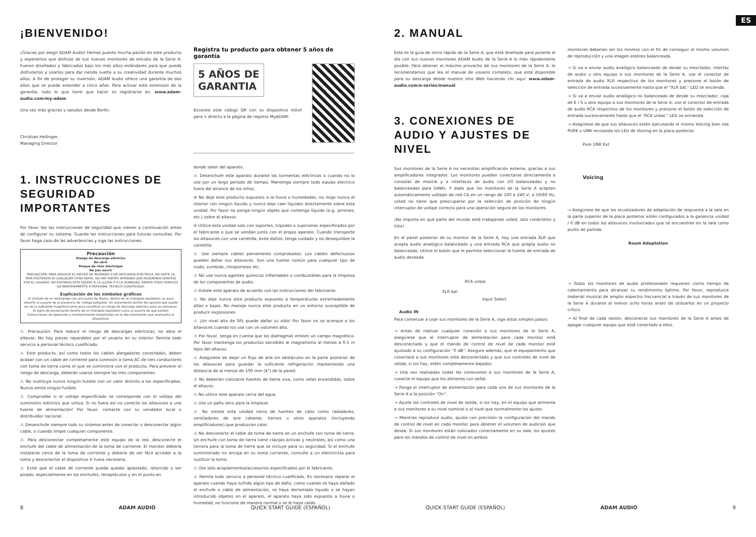ES
¡BIENVENIDO!
¡Gracias por elegir ADAM Audio! Hemos puesto mucha pasión en este producto y esperamos que disfrute de sus nuevos monitores de estudio de la Serie A. Fueron diseñados y fabricados bajo los más altos estándares para que pueda disfrutarlos y usarlos para dar rienda suelta a su creatividad durante muchos años. A fin de proteger su inversión, ADAM Audio ofrece una garantía de dos años que se puede extender a cinco años. Para activar esta extension de la garantía, todo lo que tiene que hacer es registrarse en: www.adam-audio.com/my-adam
Una vez más gracias y saludos desde Berlín.
Christian Hellinger,
Managing Director
1. INSTRUCCIONES DE SEGURIDAD IMPORTANTES
Por favor lea las instrucciones de seguridad que vienen a continuación antes de configurar su sistema. Guarde las instrucciones para futuras consultas. Por favor haga caso de las advertencias y siga las instrucciones.
Precaución
Riesgo de descarga eléctrica
No abrir
Risque de choc électrique
Ne pas ouvrir
PRECAUCIÓN: PARA REDUCIR EL RIESGO DE INCENDIO O DE DESCARGA ELÉCTRICA, NO QUITE LA TAPA POSTERIOR NI CUALQUIER OTRA PARTE. NO HAY PARTES INTERNAS QUE REQUIERAN SERVICIO POR EL USUARIO. NO EXPONGA ESTE EQUIPO A LA LLUVIA O A LA HUMEDAD. REMITA TODO SERVICIO DE MANTENIMIENTO A PERSONAL TÉCNICO CUALIFICADO.
Explicación de los símbolos gráficos
El símbolo de un relámpago con una punta de flecha, dentro de un triángulo equilátero, es para advertir al usuario de la presencia de 'voltaje peligroso' sin aislamiento dentro del aparato que puede ser de la suficiente magnitud como para constituir un riesgo de descarga eléctrica para las personas.
El signo de exclamación dentro de un triángulo equilátero avisa al usuario de que existen instrucciones de operación y mantenimiento importantes en la documentación que acompaña al dispositivo.
⚠ Precaución: Para reducir el riesgo de descargas eléctricas, no abra el altavoz. No hay piezas reparables por el usuario en su interior. Remita todo servicio a personal técnico cualificado.
⚠ Este producto, así como todos los cables alargadores conectados, deben acabar con un cable de corriente para conexión a toma AC de tres conductores con toma de tierra como el que se suministra con el producto. Para prevenir el riesgo de descarga, deberán usarse siempre los tres componentes.
⚠ No sustituya nunca ningún fusible con un valor distinto a los especificados. Nunca omita ningún fusible.
⚠ Compruebe si el voltaje especificado se corresponde con el voltaje del suministro eléctrico que utiliza. Si no fuera así no conecte los altavoces a una fuente de alimentación! Por favor, contacte con su vendedor local o distribuidor nacional.
⚠ Desenchufe siempre todo su sistema antes de conectar o desconectar algún cable, o cuando limpie cualquier componente.
⚠ Para desconectar completamente este equipo de la red, desconecte el enchufe del cable de alimentación de la toma de corriente. El monitor debería instalarse cerca de la toma de corriente y debería de ser fácil acceder a la toma y desconectar el dispositivo si fuera necesario.
⚠ Evite que el cable de corriente pueda quedar aplastado, retorcido o ser pisado, especialmente en los enchufes, receptáculos y en el punto en
Registra tu producto para obtener 5 años de garantía
5 AÑOS DE
GARANTIA
Escanee este código QR con su dispositivo móvil para ir directo a la página de registro MyADAM:
donde salen del aparato.
⚠ Desenchufe este aparato durante las tormentas eléctricas o cuando no lo use por un largo periodo de tiempo. Mantenga siempre todo equipo eléctrico fuera del alcance de los niños.
⊘ No deje este producto expuesto a la lluvia o humedades, no moje nunca el interior con ningún líquido y nunca deje caer líquidos directamente sobre esta unidad. Por favor no ponga ningún objeto que contenga líquido (e.g. jarrones, etc.) sobre el altavoz.
⊘ Utilice esta unidad solo con soportes, trípodes o sujeciones especificados por el fabricante o que se vendan junto con el propio aparato. Cuando transporte los altavoces con una carretilla, evite daños; tenga cuidado y no desequilibre la carretilla.
⚠ Use siempre cables plenamente comprobados. Los cables defectuosos pueden dañar sus altavoces. Son una fuente común para cualquier tipo de ruido, zumbido, chisporroteo etc.
⚠ No use nunca agentes químicos inflamables o combustibles para la limpieza de los componentes de audio.
⚠ Instale este aparato de acuerdo con las instrucciones del fabricante.
⚠ No deje nunca este producto expuesto a temperaturas extremadamente altas o bajas. No maneje nunca este producto en un entorno susceptible de producir explosiones.
⚠ ¡Un nivel alto de SPL puede dañar su oído! Por favor no se acerque a los altavoces cuando los use con un volumen alto.
⚠ Por favor, tenga en cuenta que los diafragmas emiten un campo magnético. Por favor mantenga los productos sensibles al magnetismo al menos a 0.5 m lejos del altavoz.
⚠ Asegúrese de dejar un flujo de aire sin obstáculos en la parte posterior de los altavoces para guardar la suficiente refrigeración manteniendo una distancia de al menos de 100 mm (4") de la pared.
⚠ No deberían colocarse fuentes de llama viva, como velas encendidas, sobre el altavoz.
⚠ No utilice este aparato cerca del agua.
⚠ Use un paño seco para la limpieza.
⚠ No instale esta unidad cerca de fuentes de calor como radiadores, ventiladores de aire caliente, hornos u otros aparatos (incluyendo amplificadores) que produzcan calor.
⚠ No desconecte el cable de toma de tierra en un enchufe con toma de tierra. Un enchufe con toma de tierra tiene clavijas activas y neutrales, así como una tercera para la toma de tierra que se incluye para su seguridad. Si el enchufe suministrado no encaja en su toma corriente, consulte a un electricista para sustituir la toma.
⚠ Use sólo acoplamientos/accesorios especificados por el fabricante.
⚠ Remita todo servicio a personal técnico cualificado. Es necesario reparar el aparato cuando haya sufrido algún tipo de daño, como cuando se haya dañado el enchufe o cable de alimentación, se haya derramado líquido o se hayan introducido objetos en el aparato, el aparato haya sido expuesto a lluvia o humedad, no funcione de manera normal o se le haya caído.
2. MANUAL
Esta es la guía de inicio rápido de la Serie A, que está diseñada para ponerle al día con sus nuevos monitores ADAM Audio de la Serie A lo más rápidamente posible. Para obtener el máximo provecho de sus monitores de la Serie A, le recomendamos que lea el manual de usuario completo, que está disponible para su descarga desde nuestro sitio Web haciendo clic aquí: www.adam-audio.com/a-series/manual
3. CONEXIONES DE AUDIO Y AJUSTES DE NIVEL
Sus monitores de la Serie A no necesitan amplificación externa, gracias a sus amplificadores integrados. Los monitores pueden conectarse directamente a consolas de mezcla y a interfaces de audio con I/O balanceadas y no balanceadas para DAWs. Y dado que los monitores de la Serie A aceptan automáticamente voltajes de red CA en un rango de 100 a 240 V, a 50/60 Hz, usted no tiene que preocuparse por la selección de posición de ningún interruptor de voltaje correcto para una operación segura de los monitores.
¡No importa en qué parte del mundo esté trabajando usted, sólo conéctelos y listo!
En el panel posterior de su monitor de la Serie A, hay una entrada XLR que acepta audio analógico balanceado y una entrada RCA que acepta audio no balanceado. Utilice el botón que le permite seleccionar la fuente de entrada de audio deseada.
RCA unbal.
XLR bal.
Input Select
Audio IN
Para comenzar a usar sus monitores de la Serie A, siga estos simples pasos:
→ Antes de realizar cualquier conexión a sus monitores de la Serie A, asegúrese que el interruptor de alimentación para cada monitor está desconectado y que el mando de control de nivel de cada monitor esté ajustado a su configuración "0 dB". Asegure además, que el equipamiento que conectará a sus monitores está desconectado y que sus controles de nivel de salida, si los hay, estén completamente bajados.
→ Una vez realizadas todas las conexiones a sus monitores de la Serie A, conecte el equipo que los alimenta con señal.
→ Ponga el interruptor de alimentación para cada uno de sus monitores de la Serie A a la posición "On".
→ Ajuste los controles de nivel de salida, si los hay, en el equipo que alimenta a sus monitores a su nivel nominal o al nivel que normalmente los ajuste.
→ Mientras reproduce audio, ajuste con precisión la configuración del mando de control de nivel en cada monitor para obtener el volumen de audición que desea. Si sus monitores están colocados correctamente en su sala, los ajustes para los mandos de control de nivel en ambos
monitores deberían ser los mismos con el fin de conseguir el mismo volumen de reproducción y una imagen estéreo balanceada.
→ Si va a enviar audio analógico balanceado de desde su mezclador, interfaz de audio u otro equipo a sus monitores de la Serie A, use el conector de entrada de audio XLR respectivo de los monitores y presione el botón de selección de entrada sucesivamente hasta que el "XLR bal." LED se encienda.
→ Si va a enviar audio analógico no balanceado de desde su mezclador, caja de E / S u otro equipo a sus monitores de la Serie A, use el conector de entrada de audio RCA respectivo de los monitores y presione el botón de selección de entrada sucesivamente hasta que el "RCA unbal." LED se encienda.
→ Asegúrese de que sus altavoces estén ejecutando el mismo Voicing bien sea PURE o UNR revisando los LED de Voicing en la placa posterior.
Pure UNR Ext
Voicing
→ Asegúrese de que los ecualizadores de adaptación de respuesta a la sala en la parte superior de la placa posterior estén configurados a la ganancia unidad / 0 dB en todos los altavoces involucrados que se encuentren en la sala como punto de partida.
Room Adaptation
→ Todos los monitores de audio profesionales requieren cierto tiempo de calentamiento para alcanzar su rendimiento óptimo. Por favor, reproduzca material musical de amplio espectro frecuencial a través de sus monitores de la Serie A durante al menos ocho horas antes de utilizarlos en un proyecto crítico.
→ Al final de cada sesión, desconecte sus monitores de la Serie A antes de apagar cualquier equipo que esté conectado a ellos.
8 ADAM AUDIO QUICK START GUIDE (ESPAÑOL) QUICK START GUIDE (ESPAÑOL) ADAM AUDIO 9